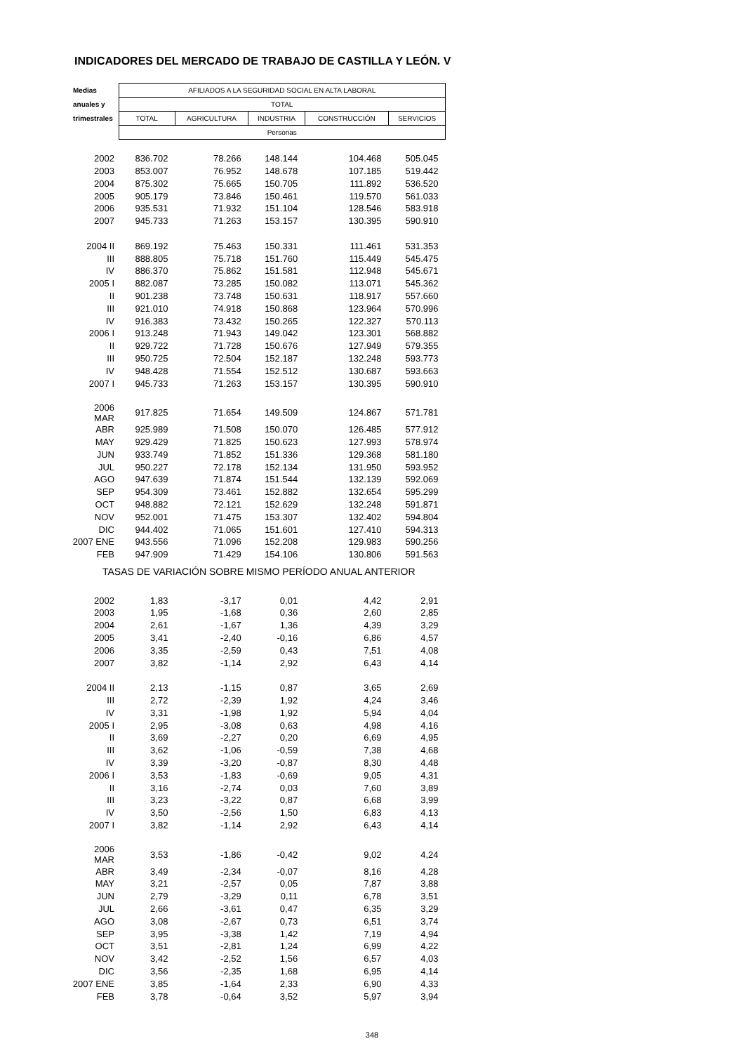INDICADORES DEL MERCADO DE TRABAJO DE CASTILLA Y LEÓN. V
| Medias | AFILIADOS A LA SEGURIDAD SOCIAL EN ALTA LABORAL | | | | |
| --- | --- | --- | --- | --- | --- |
| anuales y | TOTAL | | | | |
| trimestrales | TOTAL | AGRICULTURA | INDUSTRIA | CONSTRUCCIÓN | SERVICIOS |
| | Personas | | | | |
| 2002 | 836.702 | 78.266 | 148.144 | 104.468 | 505.045 |
| 2003 | 853.007 | 76.952 | 148.678 | 107.185 | 519.442 |
| 2004 | 875.302 | 75.665 | 150.705 | 111.892 | 536.520 |
| 2005 | 905.179 | 73.846 | 150.461 | 119.570 | 561.033 |
| 2006 | 935.531 | 71.932 | 151.104 | 128.546 | 583.918 |
| 2007 | 945.733 | 71.263 | 153.157 | 130.395 | 590.910 |
| 2004 II | 869.192 | 75.463 | 150.331 | 111.461 | 531.353 |
| III | 888.805 | 75.718 | 151.760 | 115.449 | 545.475 |
| IV | 886.370 | 75.862 | 151.581 | 112.948 | 545.671 |
| 2005 I | 882.087 | 73.285 | 150.082 | 113.071 | 545.362 |
| II | 901.238 | 73.748 | 150.631 | 118.917 | 557.660 |
| III | 921.010 | 74.918 | 150.868 | 123.964 | 570.996 |
| IV | 916.383 | 73.432 | 150.265 | 122.327 | 570.113 |
| 2006 I | 913.248 | 71.943 | 149.042 | 123.301 | 568.882 |
| II | 929.722 | 71.728 | 150.676 | 127.949 | 579.355 |
| III | 950.725 | 72.504 | 152.187 | 132.248 | 593.773 |
| IV | 948.428 | 71.554 | 152.512 | 130.687 | 593.663 |
| 2007 I | 945.733 | 71.263 | 153.157 | 130.395 | 590.910 |
| 2006 MAR | 917.825 | 71.654 | 149.509 | 124.867 | 571.781 |
| ABR | 925.989 | 71.508 | 150.070 | 126.485 | 577.912 |
| MAY | 929.429 | 71.825 | 150.623 | 127.993 | 578.974 |
| JUN | 933.749 | 71.852 | 151.336 | 129.368 | 581.180 |
| JUL | 950.227 | 72.178 | 152.134 | 131.950 | 593.952 |
| AGO | 947.639 | 71.874 | 151.544 | 132.139 | 592.069 |
| SEP | 954.309 | 73.461 | 152.882 | 132.654 | 595.299 |
| OCT | 948.882 | 72.121 | 152.629 | 132.248 | 591.871 |
| NOV | 952.001 | 71.475 | 153.307 | 132.402 | 594.804 |
| DIC | 944.402 | 71.065 | 151.601 | 127.410 | 594.313 |
| 2007 ENE | 943.556 | 71.096 | 152.208 | 129.983 | 590.256 |
| FEB | 947.909 | 71.429 | 154.106 | 130.806 | 591.563 |
| TASAS DE VARIACIÓN SOBRE MISMO PERÍODO ANUAL ANTERIOR | | | | | |
| 2002 | 1,83 | -3,17 | 0,01 | 4,42 | 2,91 |
| 2003 | 1,95 | -1,68 | 0,36 | 2,60 | 2,85 |
| 2004 | 2,61 | -1,67 | 1,36 | 4,39 | 3,29 |
| 2005 | 3,41 | -2,40 | -0,16 | 6,86 | 4,57 |
| 2006 | 3,35 | -2,59 | 0,43 | 7,51 | 4,08 |
| 2007 | 3,82 | -1,14 | 2,92 | 6,43 | 4,14 |
| 2004 II | 2,13 | -1,15 | 0,87 | 3,65 | 2,69 |
| III | 2,72 | -2,39 | 1,92 | 4,24 | 3,46 |
| IV | 3,31 | -1,98 | 1,92 | 5,94 | 4,04 |
| 2005 I | 2,95 | -3,08 | 0,63 | 4,98 | 4,16 |
| II | 3,69 | -2,27 | 0,20 | 6,69 | 4,95 |
| III | 3,62 | -1,06 | -0,59 | 7,38 | 4,68 |
| IV | 3,39 | -3,20 | -0,87 | 8,30 | 4,48 |
| 2006 I | 3,53 | -1,83 | -0,69 | 9,05 | 4,31 |
| II | 3,16 | -2,74 | 0,03 | 7,60 | 3,89 |
| III | 3,23 | -3,22 | 0,87 | 6,68 | 3,99 |
| IV | 3,50 | -2,56 | 1,50 | 6,83 | 4,13 |
| 2007 I | 3,82 | -1,14 | 2,92 | 6,43 | 4,14 |
| 2006 MAR | 3,53 | -1,86 | -0,42 | 9,02 | 4,24 |
| ABR | 3,49 | -2,34 | -0,07 | 8,16 | 4,28 |
| MAY | 3,21 | -2,57 | 0,05 | 7,87 | 3,88 |
| JUN | 2,79 | -3,29 | 0,11 | 6,78 | 3,51 |
| JUL | 2,66 | -3,61 | 0,47 | 6,35 | 3,29 |
| AGO | 3,08 | -2,67 | 0,73 | 6,51 | 3,74 |
| SEP | 3,95 | -3,38 | 1,42 | 7,19 | 4,94 |
| OCT | 3,51 | -2,81 | 1,24 | 6,99 | 4,22 |
| NOV | 3,42 | -2,52 | 1,56 | 6,57 | 4,03 |
| DIC | 3,56 | -2,35 | 1,68 | 6,95 | 4,14 |
| 2007 ENE | 3,85 | -1,64 | 2,33 | 6,90 | 4,33 |
| FEB | 3,78 | -0,64 | 3,52 | 5,97 | 3,94 |
348